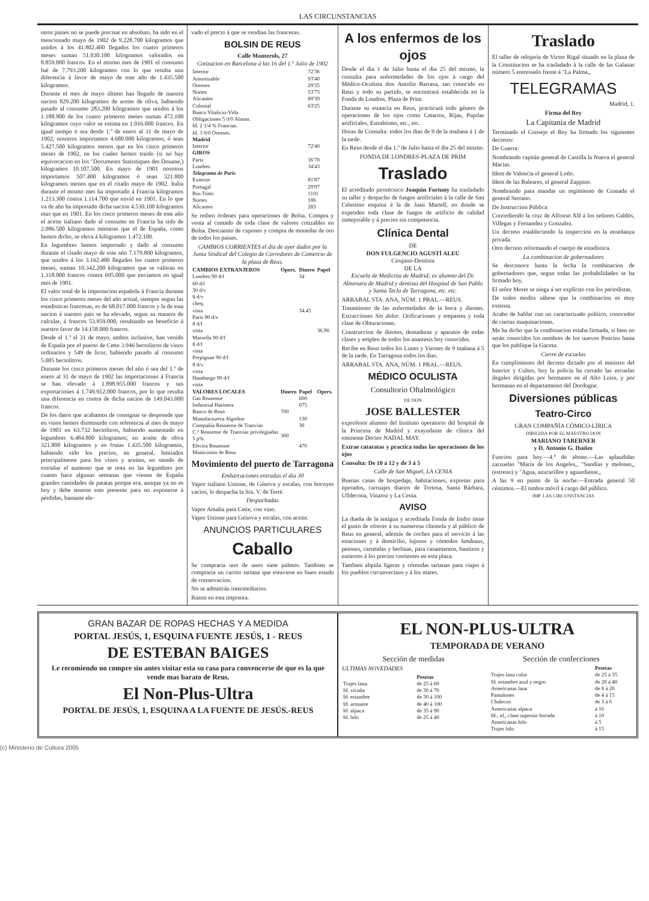LAS CIRCUNSTANCIAS
otros paises no se puede precisar en absoluto, ha sido en el mencionado mayo de 1902 de 9.228.700 kilogramos que unidos á los 41.802.400 llegados los cuatro primeros meses suman 51.030.100 kilogramos valorados en 8.859.000 francos. En el mismo mes de 1901 el consumo fué de 7.793.200 kilogramos con lo que resulta una diferencia á favor de mayo de este año de 1.435.500 kilogramos.
Durante el mes de mayo último han llegado de nuestra nacion 829.200 kilogramos de aceite de oliva, habiendo pasado al consumo 283.200 kilogramos que unidos á los 1.188.900 de los cuatro primeros meses suman 472.100 kilogramos cuyo valor se estima en 1.016.000 francos. En igual tiempo ó sea desde 1.º de enero al 31 de mayo de 1902, nosotros importamos 4.680.000 kilogramos, ó sean 5.427.500 kilogramos menos que en los cinco primeros meses de 1902, en los cuales hemos traido (si no hay equivocacion en los "Documents Statistiques des Douane,) kilogramos 10.107.500. En mayo de 1901 nosotros importamos 507.400 kilogramos ó sean 321.800 kilogramos menos que en el citado mayo de 1902. Italia durante el mismo mes ha importado á Francia kilogramos 1.213.300 contra 1.114.700 que envió en 1901. En lo que va de año ha importado dicha nacion 4.530.100 kilogramos mas que en 1901. En los cinco primeros meses de este año el aceite italiano dado al consumo en Francia ha sido de 2.086.500 kilogramos mientras que el de España, como hemos dicho, se eleva á kilogramos 1.472.100.
En legumbres hemos importado y dado al consumo durante el citado mayo de este año 7.179.800 kilogramos, que unidos á los 3.162.400 llegados los cuatro primeros meses, suman 10.342.200 kilogramos que se valoran en 1.318.000 francos contra 695.000 que enviamos en igual mes de 1901.
El valor total de la importacion española á Francia durante los cinco primeros meses del año actual, siempre segun las estadísticas francesas, es de 68.017.000 francos y la de esta nacion á nuestro pais se ha elevado, segun su manera de calcular, á francos 53.959.000, resultando un beneficio á nuestro favor de 14.158.000 francos.
Desde el 1.º el 31 de mayo, ambos inclusive, han venido de España por el puerto de Cette 3.946 hectolitros de vinos ordinarios y 549 de licor, habiendo pasado al consumo 5.005 hectolitros.
Durante los cinco primeros meses del año ó sea del 1.º de enero al 31 de mayo de 1902 las importaciones á Francia se han elevado á 1.898.955.000 francos y sus exportaciones á 1.749.912.000 francos, por lo que resulta una diferencia en contra de dicha nacion de 149.043.000 francos.
De los datos que acabamos de consignar se desprende que en vinos hemos disminuido con referencia al mes de mayo de 1901 en 63.732 hectolitros, habiendo aumentado en legumbres 6.484.800 kilogramos; en aceite de oliva 321.800 kilogramos y en frutas 1.435.500 kilogramos, habiendo sido los precios, en general, limitados principalmente para los vinos y aceites, no siendo de extrañar el aumento que se nota en las legumbres por cuanto hace algunas semanas que vienen de España grandes cantidades de patatas porque era, aunque ya no es hoy y debe tenerse esto presente para no exponerse á pérdidas, bastante ele-
vado el precio á que se vendian las francesas.
BOLSIN DE REUS
Calle Monterols, 27
Cotizacion en Barcelona á las 16 del 1.º Julio de 1902
| Interior | 72'36 |
| Amortizable | 93'40 |
| Orenses | 29'35 |
| Nortes | 53'75 |
| Alicantes | 80'30 |
| Colonial | 63'25 |
| Banco Vitalicio-Vida | |
| Obligaciones 5 0/0 Alman. | |
| Id. 2 1/4 % Francias. | |
| Id. 3 0/0 Orenses. | |
| Madrid | |
| Interior | 72'40 |
| GIROS | |
| Paris | 36'70 |
| Londres | 34'43 |
| Telegrama de Paris | |
| Exterior | 81'87 |
| Portugal | 29'97 |
| Rio-Tinto | 1101 |
| Nortes | 186 |
| Alicantes | 283 |
Se reiben órdenes para operaciones de Bolsa. Compra y venta al contado de toda clase de valores cotizables en Bolsa. Descuento de cupones y compra de monedas de oro de todos los paises.
CAMBIOS CORRIENTES el dia de ayer dados por la Junta Sindical del Colegio de Corredores de Comercio de la plaza de Reus.
| CAMBIOS EXTRANJEROS | Opers. | Dinero | Papel |
| --- | --- | --- | --- |
| Londres 90 d/f | | 34 | |
| 60 d/l | | | |
| 30 d/v | | | |
| 8 d/v | | | |
| cheq. | | | |
| vista | | 34.45 | |
| Paris 90 d/v | | | |
| 8 d/f | | | |
| vista | | | 36.90 |
| Marsella 90 d/f | | | |
| 8 d/f | | | |
| vista | | | |
| Perpignan 90 d/f | | | |
| 8 d/v | | | |
| vista | | | |
| Hamburgo 90 d/f | | | |
| vista | | | |
| VALORES LOCALES | Dinero | Papel | Opers. |
| Gas Reusense | | 600 | |
| Industrial Harinera | | 675 | |
| Banco de Reus | 700 | | |
| Manufacturera Algodon | | 130 | |
| Compañía Reusense de Tranvías | | 30 | |
| C.ª Reusense de Tranvías privilegiadas 5 p% | 300 | | |
| Electra Reusense | | 470 | |
| Manicomio de Reus | | | |
Movimiento del puerto de Tarragona
Embarcaciones entradas el dia 30
Vapor italiano Unione, de Génova y escalas, con bocoyes vacios, lo despacha la Sra. V. de Terré.
Despachadas
Vapor Amalia para Cette, con vino.
Vapor Unione para Génova y escalas, con aceite.
ANUNCIOS PARTICULARES
Caballo
Se compraria uno de unos siete palmos. Tambien se compraria un carrito tartana que estuviese en buen estado de conservacion.
No se admitirán intermediarios.
Razon en esta imprenta.
A los enfermos de los ojos
Desde el dia 1 de Julio hasta el dia 25 del mismo, la consulta para enfermedades de los ojos á cargo del Médico-Oculista don Antolin Barrasa, tan conocido en Reus y todo su partido, se encontrará establecida en la Fonda de Londres, Plaza de Prim.
Durante su estancia en Reus, practicará todo género de operaciones de los ojos como Catarros, Rijas, Pupilas artificiales, Estrabismo, etc., etc.
Horas de Consulta: todos los dias de 9 de la mañana á 1 de la tarde.
En Reus desde el dia 1.º de Julio hasta el dia 25 del mismo.
FONDA DE LONDRES-PLAZA DE PRIM
Traslado
El acreditado pirotécnico Joaquin Fortuny ha trasladado su taller y despacho de fuegos artificiales á la calle de San Celestino esquina á la de Juan Martell, en donde se expenden toda clase de fuegos de artificio de calidad inmejorable y á precios sin competencia.
Clínica Dental
DE
DON FULGENCIO AGUSTÍ ALEU
Cirujano-Dentista
DE LA
Escuela de Medicina de Madrid; ex alumno del Dr. Almenara de Madrid y dentista del Hospital de San Pablo y Santa Tecla de Tarragona, etc. etc.
ARRABAL STA. ANA, NÚM. 1 PRAL.—REUS.
Tratamiento de las enfermedades de la boca y dientes. Extracciones Sin dolor. Orificaciones y empastes y toda clase de Obturaciones.
Construccion de dientes, dentaduras y aparatos de todas clases y empleo de todos los anastesis hoy conocidos.
Recibe en Reus todos los Lunes y Viernes de 9 mañana á 5 de la tarde. En Tarragona todos los dias.
ARRABAL STA. ANA, NÚM. 1 PRAL.—REUS.
MÉDICO OCULISTA
Consultorio Oftalmológico
DE DON
JOSE BALLESTER
exprofesor alumno del Instituto operatorio del hospital de la Princesa de Madrid y exayudante de clínica del eminente Doctor NADAL MAY.
Extrae cataratas y practica todas las operaciones de los ojos
Consulta: De 10 á 12 y de 3 á 5
Calle de San Miguel, LA CENIA
Buenas casas de hospedaje, habitaciones, expresas para operados, carruajes diarios de Tortosa, Santa Bárbara, Ulldecona, Vinaroz y La Cenia.
AVISO
La dueña de la antigua y acreditada Fonda de Isidro tiene el gusto de ofrecer á su numerosa clientela y al público de Reus en general, además de coches para el servicio á las estaciones y á domicilio, lujosos y cómodos landeaus, petones, carretelas y berlinas, para casamientos, bautizos y entierros á los precios corrientes en esta plaza.
Tambien alquila ligeras y cómodas tartanas para viajes á los pueblos circunvecinos y á los mares.
Traslado
El taller de relojería de Victor Rigal situado en la plaza de la Constitucion se ha trasladado á la calle de las Galanas número 5 entresuelo frente á "La Palma,,
TELEGRAMAS
Madrid, 1.
Firma del Rey
La Capitania de Madrid
Terminado el Consejo el Rey ha firmado los siguientes decretos:
De Guerra:
Nombrando capitán general de Castilla la Nueva el general Macias.
Idem de Valencia el general Loño.
Idem de las Baleares, el general Zappino.
Nombrando para mandar un regimiento de Granada el general Serrano.
De Instruccion Pública:
Concediendo la cruz de Alfonso XII á los señores Galdós, Villegas y Fernandez y Gonzalez.
Un decreto estableciendo la inspeccion en la enseñanza privada.
Otro decreto reformando el cuerpo de estadística.
La combinacion de gobernadores
Se desconoce hasta la fecha la combinacion de gobernadores que, segun todas las probabilidades se ha firmado hoy.
El señor Moret se niega á ser explícito con los periodistas.
De todos modos sábese que la combinacion es muy extensa.
Acabo de hablar con un caracterizado político, conocedor de ciertas maquinaciones.
Me ha dicho que la combinacion estaba firmada, si bien no serán conocidos los nombres de los nuevos Poncios hasta que los publique la Gaceta.
Cierre de escuelas
En cumplimiento del decreto dictado por el ministro del Interior y Cultos, hoy la policía ha cerrado las escuelas ilegales dirigidas por hermanos en el Alto Loire, y por hermanas en el departamento del Dordogne.
Diversiones públicas
Teatro-Circo
GRAN COMPAÑÍA CÓMICO-LÍRICA
DIRIGIDA POR EL MAESTRO DON
MARIANO TABERNER
y D. Antonio G. Ibañez
Funcion para hoy.—4.ª de abono.—Las aplaudidas zarzuelas "María de los Angeles,, "Sandías y melones,, (estreno) y "Agua, azucarillos y aguardiente,,
A las 9 en punto de la noche.—Entrada general 50 céntimos.—El timbre móvil á cargo del público.
IMP. LAS CIRCUNSTANCIAS
GRAN BAZAR DE ROPAS HECHAS Y A MEDIDA
PORTAL JESÚS, 1, ESQUINA FUENTE JESÚS, 1 - REUS
DE ESTEBAN BAIGES
Le recomiendo no compre sin antes visitar esta su casa para convencerse de que es la que vende mas barato de Reus.
El Non-Plus-Ultra
PORTAL DE JESÚS, 1, ESQUINA A LA FUENTE DE JESÚS.-REUS
EL NON-PLUS-ULTRA
TEMPORADA DE VERANO
Sección de medidas
ULTIMAS NOVEDADES
| | Pesetas |
| --- | --- |
| Trajes lana. | de 25 á 60 |
| Id. vicuña | de 30 á 70 |
| Id. estambre | de 30 á 100 |
| Id. armuere | de 40 á 100 |
| Id. alpaca | de 35 á 90 |
| Id. hilo | de 25 á 40 |
Sección de confecciones
| | Pesetas |
| --- | --- |
| Trajes lana color | de 25 á 35 |
| Id. estambre azul y negro | de 20 á 40 |
| Americanas lana | de 8 á 20 |
| Pantalones | de 4 á 15 |
| Chalecos | de 3 á 6 |
| Americanas alpaca | á 16 |
| Id., id., clase superior forrada | á 10 |
| Americanas hilo | á 5 |
| Trajes hilo | á 15 |
(c) Ministerio de Cultura 2005